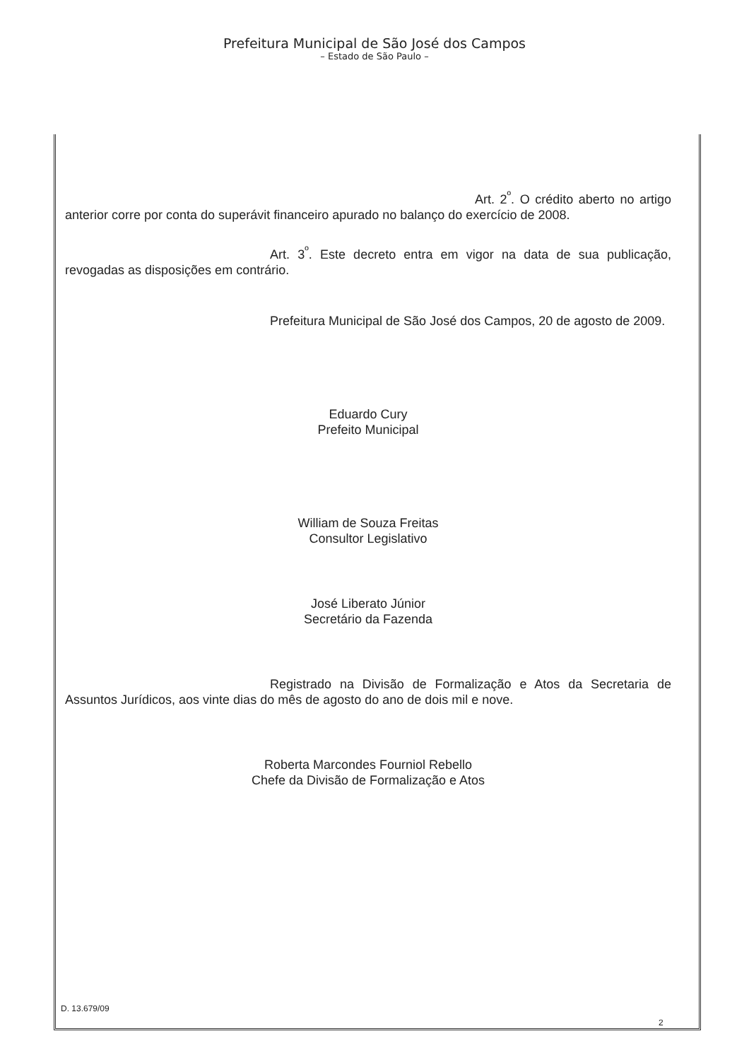Prefeitura Municipal de São José dos Campos
– Estado de São Paulo –
Art. 2<sup>º</sup>. O crédito aberto no artigo anterior corre por conta do superávit financeiro apurado no balanço do exercício de 2008.
Art. 3<sup>º</sup>. Este decreto entra em vigor na data de sua publicação, revogadas as disposições em contrário.
Prefeitura Municipal de São José dos Campos, 20 de agosto de 2009.
Eduardo Cury
Prefeito Municipal
William de Souza Freitas
Consultor Legislativo
José Liberato Júnior
Secretário da Fazenda
Registrado na Divisão de Formalização e Atos da Secretaria de Assuntos Jurídicos, aos vinte dias do mês de agosto do ano de dois mil e nove.
Roberta Marcondes Fourniol Rebello
Chefe da Divisão de Formalização e Atos
D. 13.679/09
2